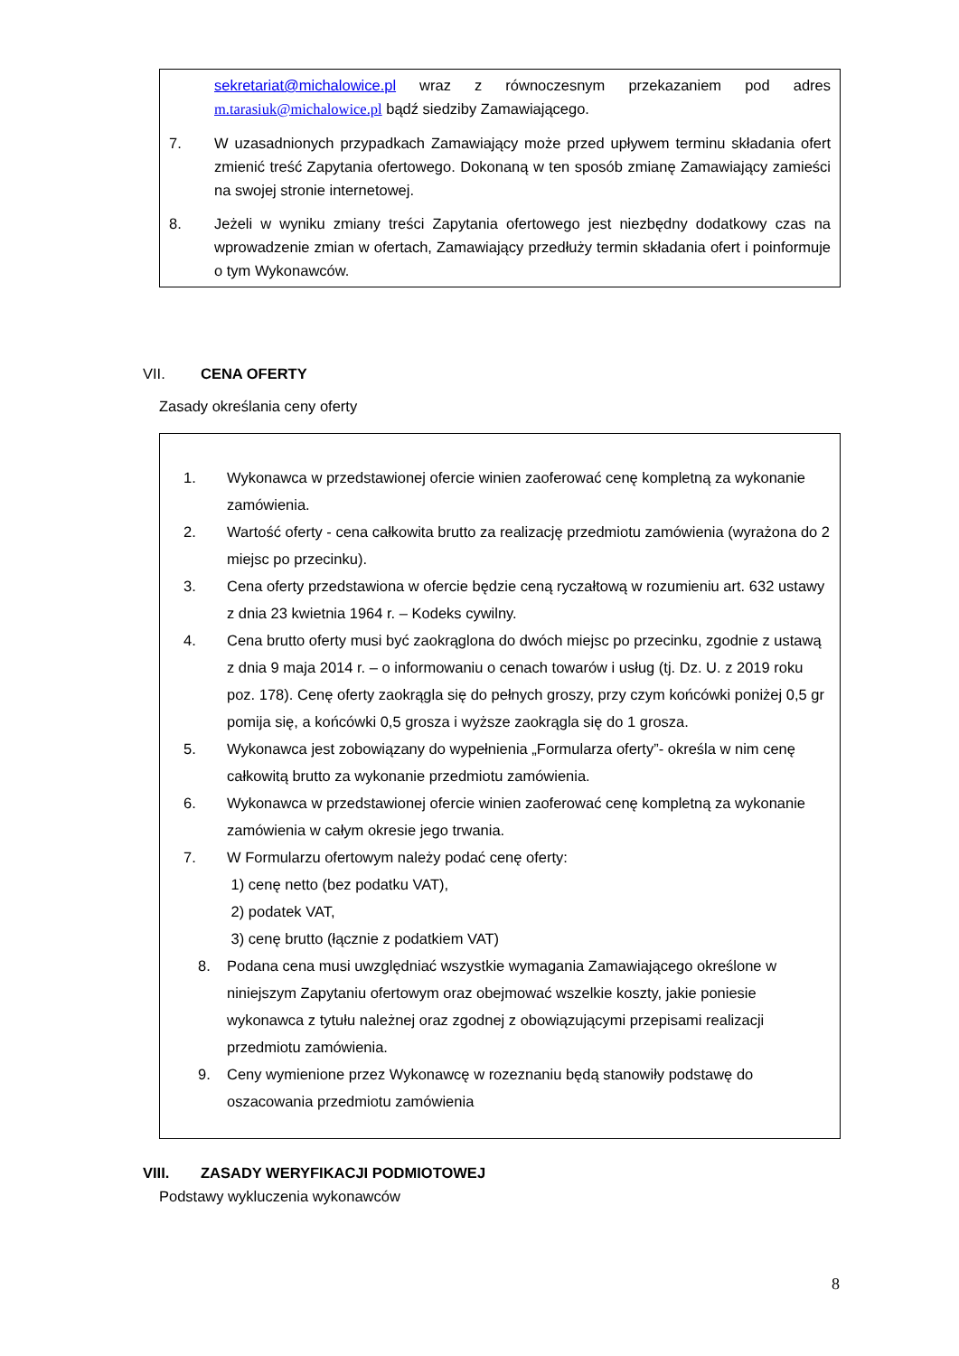sekretariat@michalowice.pl wraz z równoczesnym przekazaniem pod adres m.tarasiuk@michalowice.pl bądź siedziby Zamawiającego.
7. W uzasadnionych przypadkach Zamawiający może przed upływem terminu składania ofert zmienić treść Zapytania ofertowego. Dokonaną w ten sposób zmianę Zamawiający zamieści na swojej stronie internetowej.
8. Jeżeli w wyniku zmiany treści Zapytania ofertowego jest niezbędny dodatkowy czas na wprowadzenie zmian w ofertach, Zamawiający przedłuży termin składania ofert i poinformuje o tym Wykonawców.
VII. CENA OFERTY
Zasady określania ceny oferty
1. Wykonawca w przedstawionej ofercie winien zaoferować cenę kompletną za wykonanie zamówienia.
2. Wartość oferty - cena całkowita brutto za realizację przedmiotu zamówienia (wyrażona do 2 miejsc po przecinku).
3. Cena oferty przedstawiona w ofercie będzie ceną ryczałtową w rozumieniu art. 632 ustawy z dnia 23 kwietnia 1964 r. – Kodeks cywilny.
4. Cena brutto oferty musi być zaokrąglona do dwóch miejsc po przecinku, zgodnie z ustawą z dnia 9 maja 2014 r. – o informowaniu o cenach towarów i usług (tj. Dz. U. z 2019 roku poz. 178). Cenę oferty zaokrągla się do pełnych groszy, przy czym końcówki poniżej 0,5 gr pomija się, a końcówki 0,5 grosza i wyższe zaokrągla się do 1 grosza.
5. Wykonawca jest zobowiązany do wypełnienia „Formularza oferty”- określa w nim cenę całkowitą brutto za wykonanie przedmiotu zamówienia.
6. Wykonawca w przedstawionej ofercie winien zaoferować cenę kompletną za wykonanie zamówienia w całym okresie jego trwania.
7. W Formularzu ofertowym należy podać cenę oferty:
1) cenę netto (bez podatku VAT),
2) podatek VAT,
3) cenę brutto (łącznie z podatkiem VAT)
8. Podana cena musi uwzględniać wszystkie wymagania Zamawiającego określone w niniejszym Zapytaniu ofertowym oraz obejmować wszelkie koszty, jakie poniesie wykonawca z tytułu należnej oraz zgodnej z obowiązującymi przepisami realizacji przedmiotu zamówienia.
9. Ceny wymienione przez Wykonawcę w rozeznaniu będą stanowiły podstawę do oszacowania przedmiotu zamówienia
VIII. ZASADY WERYFIKACJI PODMIOTOWEJ
Podstawy wykluczenia wykonawców
8